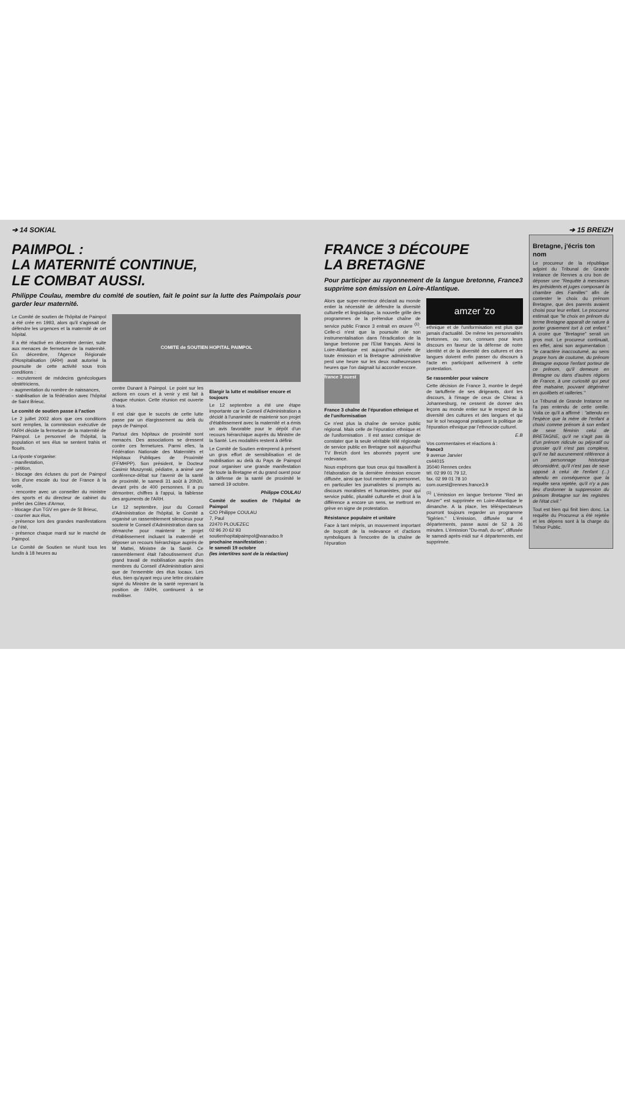➔ 14 SOKIAL
PAIMPOL :
LA MATERNITÉ CONTINUE,
LE COMBAT AUSSI.
Philippe Coulau, membre du comité de soutien, fait le point sur la lutte des Paimpolais pour garder leur maternité.
Le Comité de soutien de l'hôpital de Paimpol a été crée en 1993, alors qu'il s'agissait de défendre les urgences et la maternité de cet hôpital.
Il a été réactivé en décembre dernier, suite aux menaces de fermeture de la maternité. En décembre, l'Agence Régionale d'Hospitalisation (ARH) avait autorisé la poursuite de cette activité sous trois conditions :
- recrutement de médecins gynécologues obstétriciens,
- augmentation du nombre de naissances,
- stabilisation de la fédération avec l'hôpital de Saint Brieuc.
Le comité de soutien passe à l'action
Le 2 juillet 2002 alors que ces conditions sont remplies, la commission exécutive de l'ARH décide la fermeture de la maternité de Paimpol. Le personnel de l'hôpital, la population et ses élus se sentent trahis et floués.
La riposte s'organise:
- manifestation,
- pétition,
- blocage des écluses du port de Paimpol lors d'une escale du tour de France à la voile,
- rencontre avec un conseiller du ministre des sports et du directeur de cabinet du préfet des Côtes d'Armor,
- blocage d'un TGV en gare de St Brieuc,
- courrier aux élus,
- présence lors des grandes manifestations de l'été,
- présence chaque mardi sur le marché de Paimpol.
Le Comité de Soutien se réunit tous les lundis à 18 heures au
COMITE de SOUTIEN HOPITAL PAIMPOL
centre Dunant à Paimpol. Le point sur les actions en cours et à venir y est fait à chaque réunion. Cette réunion est ouverte à tous.
Il est clair que le succès de cette lutte passe par un élargissement au delà du pays de Paimpol.
Partout des hôpitaux de proximité sont menacés. Des associations se dressent contre ces fermetures. Parmi elles, la Fédération Nationale des Maternités et Hôpitaux Publiques de Proximité (FFMHPP). Son président, le Docteur Casimir Muszynski, pédiatre, a animé une conférence-débat sur l'avenir de la santé de proximité, le samedi 31 août à 20h30, devant près de 400 personnes. Il a pu démontrer, chiffres à l'appui, la faiblesse des arguments de l'ARH.
Le 12 septembre, jour du Conseil d'Administration de l'hôpital, le Comité a organisé un rassemblement silencieux pour soutenir le Conseil d'Administration dans sa démarche pour maintenir le projet d'établissement incluant la maternité et déposer un recours hiérarchique auprès de M Mattei, Ministre de la Santé. Ce rassemblement était l'aboutissement d'un grand travail de mobilisation auprès des membres du Conseil d'Administration ainsi que de l'ensemble des élus locaux. Les élus, bien qu'ayant reçu une lettre circulaire signé du Ministre de la santé reprenant la position de l'ARH, continuent à se mobiliser.
Elargir la lutte et mobiliser encore et toujours
Le 12 septembre a été une étape importante car le Conseil d'Administration a décidé à l'unanimité de maintenir son projet d'établissement avec la maternité et a émis un avis favorable pour le dépôt d'un recours hiérarchique auprès du Ministre de la Santé. Les modalités restent à définir.
Le Comité de Soutien entreprend à présent un gros effort de sensibilisation et de mobilisation au delà du Pays de Paimpol pour organiser une grande manifestation de toute la Bretagne et du grand ouest pour la défense de la santé de proximité le samedi 19 octobre.
Philippe COULAU
Comité de soutien de l'hôpital de Paimpol
C/O Philippe COULAU
7, Paul
22470 PLOUEZEC
02 96 20 62 93
soutienhopitalpaimpol@wanadoo.fr
prochaine manifestation :
le samedi 19 octobre
(les intertitres sont de la rédaction)
➔ 15 BREIZH
FRANCE 3 DÉCOUPE
LA BRETAGNE
Pour participer au rayonnement de la langue bretonne, France3 supprime son émission en Loire-Atlantique.
Alors que super-menteur déclarait au monde entier la nécessité de défendre la diversité culturelle et linguistique, la nouvelle grille des programmes de la prétendue chaîne de service public France 3 entrait en œuvre <sup>(1)</sup>. Celle-ci n'est que la poursuite de son instrumentalisation dans l'éradication de la langue bretonne par l'Etat français. Ainsi la Loire-Atlantique est aujourd'hui privée de toute émission et la Bretagne administrative perd une heure sur les deux malheureuses heures que l'on daignait lui accorder encore.
france 3 ouest
France 3 chaîne de l'épuration ethnique et de l'uniformisation
Ce n'est plus la chaîne de service public régional. Mais celle de l'épuration ethnique et de l'uniformisation . Il est assez comique de constater que la seule véritable télé régionale de service public en Bretagne soit aujourd'hui TV Breizh dont les abonnés payent une redevance.
Nous espérons que tous ceux qui travaillent à l'élaboration de la dernière émission encore diffusée, ainsi que tout membre du personnel, en particulier les journalistes si prompts au discours moralistes et humanistes, pour qui service public, pluralité culturelle et droit à la différence a encore un sens, se mettront en grève en signe de protestation.
Résistance populaire et unitaire
Face à tant mépris, un mouvement important de boycott de la redevance et d'actions symboliques à l'encontre de la chaîne de l'épuration
amzer 'zo
ethnique et de l'uniformisation est plus que jamais d'actualité. De même les personnalités bretonnes, ou non, connues pour leurs discours en faveur de la défense de notre identité et de la diversité des cultures et des langues doivent enfin passer du discours à l'acte en participant activement à cette protestation.
Se rassembler pour vaincre
Cette décision de France 3, montre le degré de tartufferie de ses dirigeants, dont les discours, à l'image de ceux de Chirac à Johannesburg, ne cessent de donner des leçons au monde entier sur le respect de la diversité des cultures et des langues et qui sur le sol hexagonal pratiquent la politique de l'épuration ethnique par l'ethnocide culturel.
E.B
Vos commentaires et réactions à :
france3
9 avenue Janvier
cs44015
35040 Rennes cedex
tél. 02 99 01 79 12,
fax. 02 99 01 78 10
com.ouest@rennes.france3.fr
<sup>(1)</sup> L'émission en langue bretonne "Red an Amzer" est supprimée en Loire-Atlantique le dimanche. A la place, les téléspectateurs pourront toujours regarder un programme "ligérien." L'émission, diffusée sur 4 départements, passe aussi de 52 à 26 minutes. L'émission "Du-mañ, du-se", diffusée le samedi après-midi sur 4 départements, est supprimée.
Bretagne, j'écris ton nom
Le procureur de la république adjoint du Tribunal de Grande Instance de Rennes a cru bon de déposer une "Requête à messieurs les présidents et juges composant la chambre des Familles" afin de contester le choix du prénom Bretagne, que des parents avaient choisi pour leur enfant. Le procureur estimait que "le choix en prénom du terme Bretagne apparaît de nature à porter gravement tort à cet enfant." A croire que "Bretagne" serait un gros mot. Le procureur continuait, en effet, ainsi son argumentation : "le caractère inaccoutumé, au sens propre hors de coutume, du prénom Bretagne expose l'enfant porteur de ce prénom, qu'il demeure en Bretagne ou dans d'autres régions de France, à une curiosité qui peut être malsaine, pouvant dégénérer en quolibets et railleries."
Le Tribunal de Grande Instance ne l'a pas entendu de cette oreille. Voila ce qu'il a affirmé : "attendu en l'espèce que la mère de l'enfant a choisi comme prénom à son enfant de sexe féminin celui de BRETAGNE, qu'il ne s'agit pas là d'un prénom ridicule ou péjoratif ou grossier qu'il n'est pas complexe, qu'il ne fait aucunement référence à un personnage historique déconsidéré, qu'il n'est pas de sexe opposé à celui de l'enfant (...) attendu en conséquence que la requête sera rejetée, qu'il n'y a pas lieu d'ordonner la suppression du prénom Bretagne sur les registres de l'état civil."
Tout est bien qui finit bien donc. La requête du Procureur a été rejetée et les dépens sont à la charge du Trésor Public.